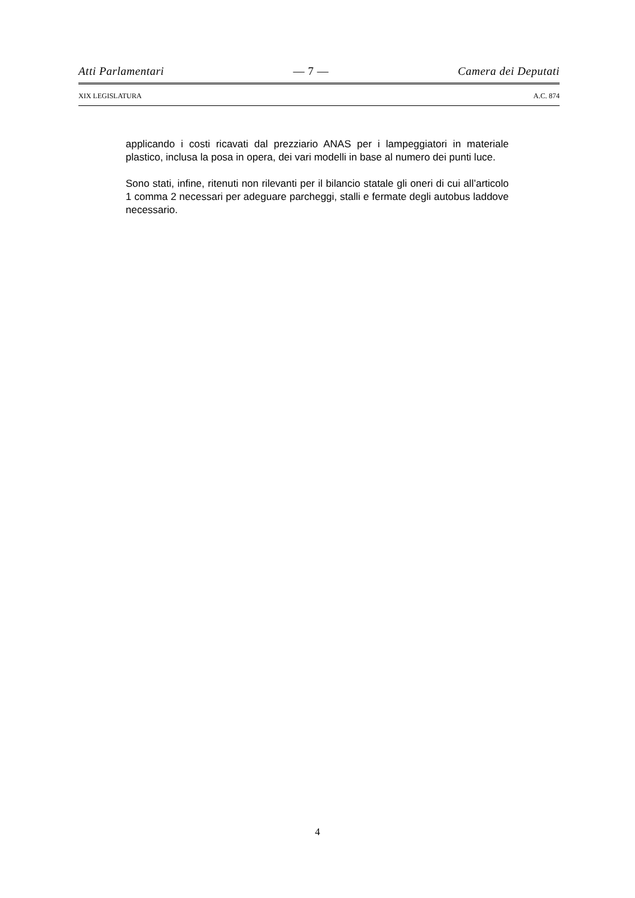Atti Parlamentari — 7 — Camera dei Deputati
XIX LEGISLATURA A.C. 874
applicando i costi ricavati dal prezziario ANAS per i lampeggiatori in materiale plastico, inclusa la posa in opera, dei vari modelli in base al numero dei punti luce.
Sono stati, infine, ritenuti non rilevanti per il bilancio statale gli oneri di cui all’articolo 1 comma 2 necessari per adeguare parcheggi, stalli e fermate degli autobus laddove necessario.
4